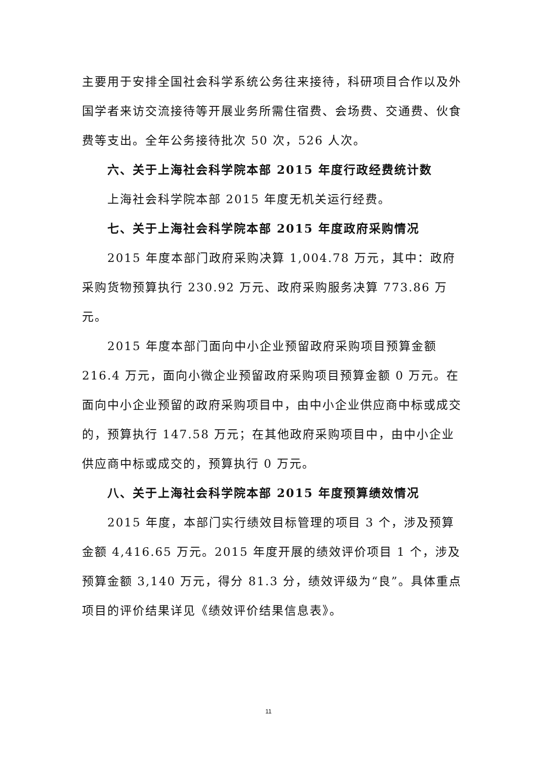主要用于安排全国社会科学系统公务往来接待，科研项目合作以及外国学者来访交流接待等开展业务所需住宿费、会场费、交通费、伙食费等支出。全年公务接待批次 50 次，526 人次。
六、关于上海社会科学院本部 2015 年度行政经费统计数
上海社会科学院本部 2015 年度无机关运行经费。
七、关于上海社会科学院本部 2015 年度政府采购情况
2015 年度本部门政府采购决算 1,004.78 万元，其中：政府采购货物预算执行 230.92 万元、政府采购服务决算 773.86 万元。
2015 年度本部门面向中小企业预留政府采购项目预算金额 216.4 万元，面向小微企业预留政府采购项目预算金额 0 万元。在面向中小企业预留的政府采购项目中，由中小企业供应商中标或成交的，预算执行 147.58 万元；在其他政府采购项目中，由中小企业供应商中标或成交的，预算执行 0 万元。
八、关于上海社会科学院本部 2015 年度预算绩效情况
2015 年度，本部门实行绩效目标管理的项目 3 个，涉及预算金额 4,416.65 万元。2015 年度开展的绩效评价项目 1 个，涉及预算金额 3,140 万元，得分 81.3 分，绩效评级为“良”。具体重点项目的评价结果详见《绩效评价结果信息表》。
11